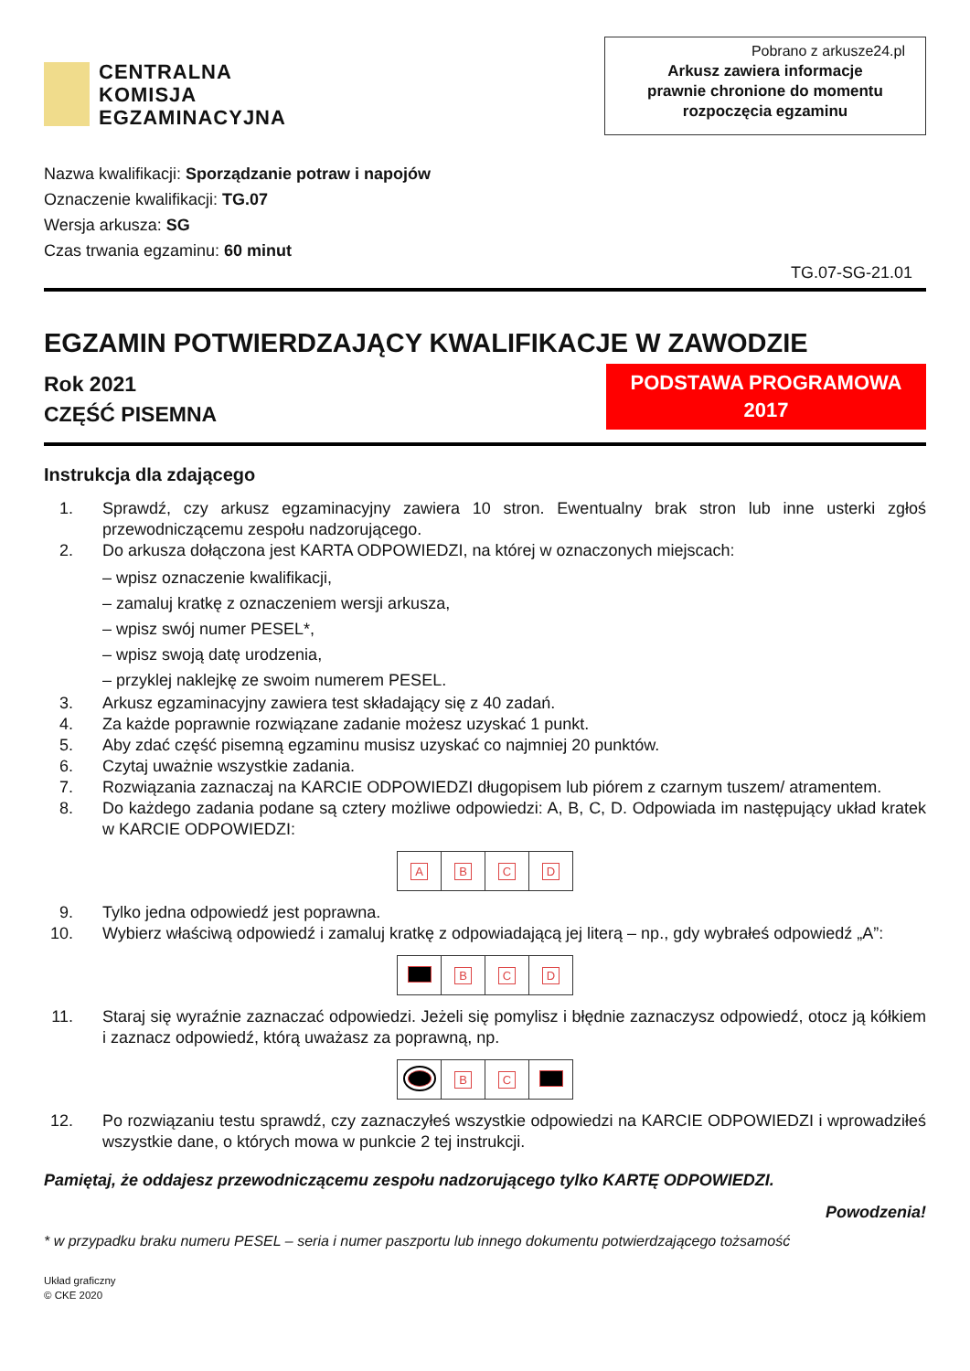CENTRALNA
KOMISJA
EGZAMINACYJNA
Pobrano z arkusze24.pl
Arkusz zawiera informacje
prawnie chronione do momentu
rozpoczęcia egzaminu
Nazwa kwalifikacji: Sporządzanie potraw i napojów
Oznaczenie kwalifikacji: TG.07
Wersja arkusza: SG
Czas trwania egzaminu: 60 minut
TG.07-SG-21.01
EGZAMIN POTWIERDZAJĄCY KWALIFIKACJE W ZAWODZIE
Rok 2021
CZĘŚĆ PISEMNA
PODSTAWA PROGRAMOWA
2017
Instrukcja dla zdającego
1. Sprawdź, czy arkusz egzaminacyjny zawiera 10 stron. Ewentualny brak stron lub inne usterki zgłoś przewodniczącemu zespołu nadzorującego.
2. Do arkusza dołączona jest KARTA ODPOWIEDZI, na której w oznaczonych miejscach:
– wpisz oznaczenie kwalifikacji,
– zamaluj kratkę z oznaczeniem wersji arkusza,
– wpisz swój numer PESEL*,
– wpisz swoją datę urodzenia,
– przyklej naklejkę ze swoim numerem PESEL.
3. Arkusz egzaminacyjny zawiera test składający się z 40 zadań.
4. Za każde poprawnie rozwiązane zadanie możesz uzyskać 1 punkt.
5. Aby zdać część pisemną egzaminu musisz uzyskać co najmniej 20 punktów.
6. Czytaj uważnie wszystkie zadania.
7. Rozwiązania zaznaczaj na KARCIE ODPOWIEDZI długopisem lub piórem z czarnym tuszem/ atramentem.
8. Do każdego zadania podane są cztery możliwe odpowiedzi: A, B, C, D. Odpowiada im następujący układ kratek w KARCIE ODPOWIEDZI:
| A | B | C | D |
9. Tylko jedna odpowiedź jest poprawna.
10. Wybierz właściwą odpowiedź i zamaluj kratkę z odpowiadającą jej literą – np., gdy wybrałeś odpowiedź „A”:
| | B | C | D |
11. Staraj się wyraźnie zaznaczać odpowiedzi. Jeżeli się pomylisz i błędnie zaznaczysz odpowiedź, otocz ją kółkiem i zaznacz odpowiedź, którą uważasz za poprawną, np.
| | B | C | |
12. Po rozwiązaniu testu sprawdź, czy zaznaczyłeś wszystkie odpowiedzi na KARCIE ODPOWIEDZI i wprowadziłeś wszystkie dane, o których mowa w punkcie 2 tej instrukcji.
Pamiętaj, że oddajesz przewodniczącemu zespołu nadzorującego tylko KARTĘ ODPOWIEDZI.
Powodzenia!
* w przypadku braku numeru PESEL – seria i numer paszportu lub innego dokumentu potwierdzającego tożsamość
Układ graficzny
© CKE 2020